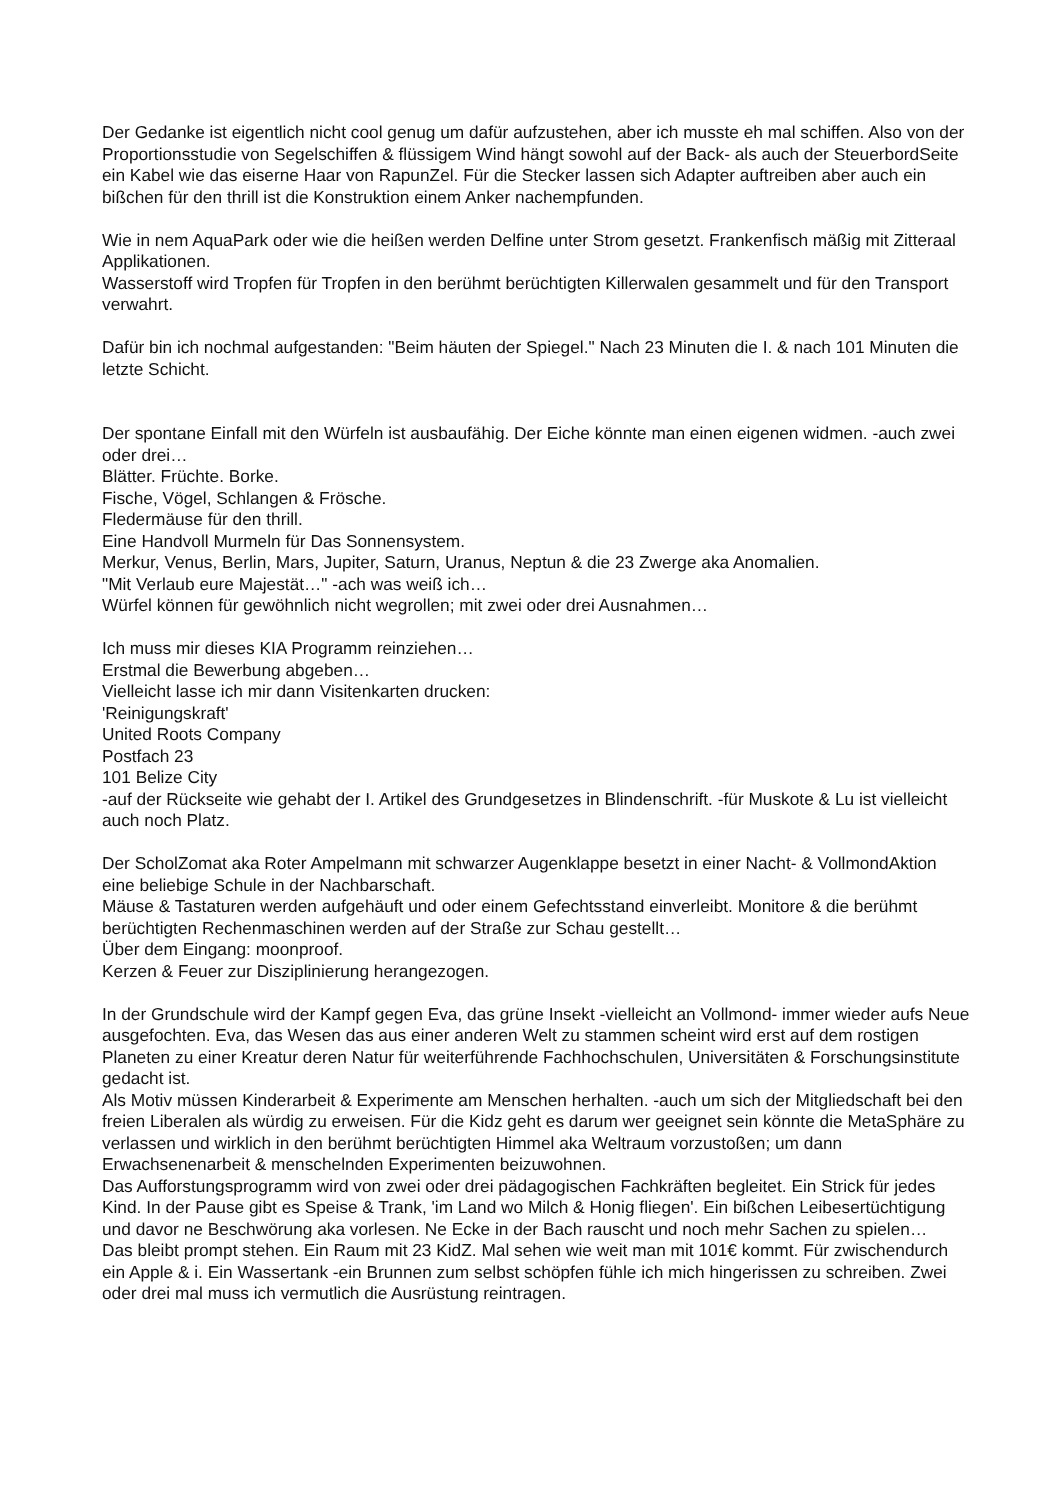Der Gedanke ist eigentlich nicht cool genug um dafür aufzustehen, aber ich musste eh mal schiffen. Also von der Proportionsstudie von Segelschiffen & flüssigem Wind hängt sowohl auf der Back- als auch der SteuerbordSeite ein Kabel wie das eiserne Haar von RapunZel. Für die Stecker lassen sich Adapter auftreiben aber auch ein bißchen für den thrill ist die Konstruktion einem Anker nachempfunden.
Wie in nem AquaPark oder wie die heißen werden Delfine unter Strom gesetzt. Frankenfisch mäßig mit Zitteraal Applikationen.
Wasserstoff wird Tropfen für Tropfen in den berühmt berüchtigten Killerwalen gesammelt und für den Transport verwahrt.
Dafür bin ich nochmal aufgestanden: "Beim häuten der Spiegel." Nach 23 Minuten die I. & nach 101 Minuten die letzte Schicht.
Der spontane Einfall mit den Würfeln ist ausbaufähig. Der Eiche könnte man einen eigenen widmen. -auch zwei oder drei…
Blätter. Früchte. Borke.
Fische, Vögel, Schlangen & Frösche.
Fledermäuse für den thrill.
Eine Handvoll Murmeln für Das Sonnensystem.
Merkur, Venus, Berlin, Mars, Jupiter, Saturn, Uranus, Neptun & die 23 Zwerge aka Anomalien.
"Mit Verlaub eure Majestät…" -ach was weiß ich…
Würfel können für gewöhnlich nicht wegrollen; mit zwei oder drei Ausnahmen…
Ich muss mir dieses KIA Programm reinziehen…
Erstmal die Bewerbung abgeben…
Vielleicht lasse ich mir dann Visitenkarten drucken:
'Reinigungskraft'
United Roots Company
Postfach 23
101 Belize City
-auf der Rückseite wie gehabt der I. Artikel des Grundgesetzes in Blindenschrift. -für Muskote & Lu ist vielleicht auch noch Platz.
Der ScholZomat aka Roter Ampelmann mit schwarzer Augenklappe besetzt in einer Nacht- & VollmondAktion eine beliebige Schule in der Nachbarschaft.
Mäuse & Tastaturen werden aufgehäuft und oder einem Gefechtsstand einverleibt. Monitore & die berühmt berüchtigten Rechenmaschinen werden auf der Straße zur Schau gestellt…
Über dem Eingang: moonproof.
Kerzen & Feuer zur Disziplinierung herangezogen.
In der Grundschule wird der Kampf gegen Eva, das grüne Insekt -vielleicht an Vollmond- immer wieder aufs Neue ausgefochten. Eva, das Wesen das aus einer anderen Welt zu stammen scheint wird erst auf dem rostigen Planeten zu einer Kreatur deren Natur für weiterführende Fachhochschulen, Universitäten & Forschungsinstitute gedacht ist.
Als Motiv müssen Kinderarbeit & Experimente am Menschen herhalten. -auch um sich der Mitgliedschaft bei den freien Liberalen als würdig zu erweisen. Für die Kidz geht es darum wer geeignet sein könnte die MetaSphäre zu verlassen und wirklich in den berühmt berüchtigten Himmel aka Weltraum vorzustoßen; um dann Erwachsenenarbeit & menschelnden Experimenten beizuwohnen.
Das Aufforstungsprogramm wird von zwei oder drei pädagogischen Fachkräften begleitet. Ein Strick für jedes Kind. In der Pause gibt es Speise & Trank, 'im Land wo Milch & Honig fliegen'. Ein bißchen Leibesertüchtigung und davor ne Beschwörung aka vorlesen. Ne Ecke in der Bach rauscht und noch mehr Sachen zu spielen…
Das bleibt prompt stehen. Ein Raum mit 23 KidZ. Mal sehen wie weit man mit 101€ kommt. Für zwischendurch ein Apple & i. Ein Wassertank -ein Brunnen zum selbst schöpfen fühle ich mich hingerissen zu schreiben. Zwei oder drei mal muss ich vermutlich die Ausrüstung reintragen.